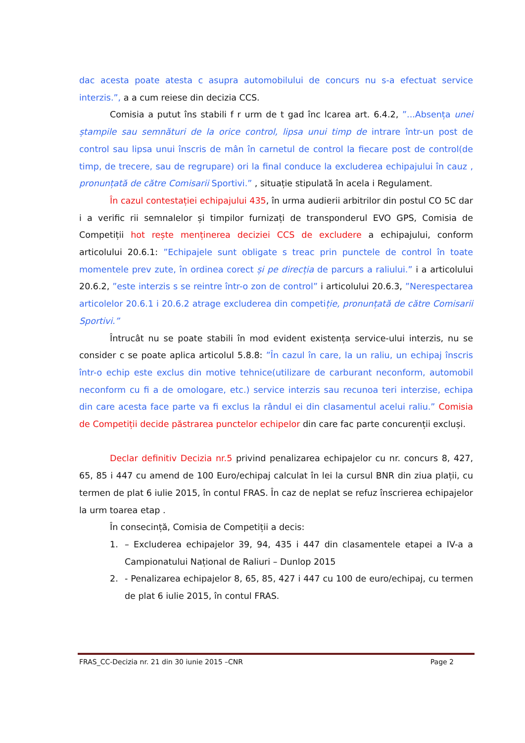dac acesta poate atesta c asupra automobilului de concurs nu s-a efectuat service interzis.”, a a cum reiese din decizia CCS.
Comisia a putut îns stabili f r urm de t gad înc lcarea art. 6.4.2, ”...Absența unei ștampile sau semnături de la orice control, lipsa unui timp de intrare într-un post de control sau lipsa unui înscris de mân în carnetul de control la fiecare post de control(de timp, de trecere, sau de regrupare) ori la final conduce la excluderea echipajului în cauz , pronunțată de către Comisarii Sportivi.” , situație stipulată în acela i Regulament.
În cazul contestației echipajului 435, în urma audierii arbitrilor din postul CO 5C dar i a verific rii semnalelor și timpilor furnizați de transponderul EVO GPS, Comisia de Competiții hot rește menținerea deciziei CCS de excludere a echipajului, conform articolului 20.6.1: ”Echipajele sunt obligate s treac prin punctele de control în toate momentele prev zute, în ordinea corect și pe direcția de parcurs a raliului.” i a articolului 20.6.2, ”este interzis s se reintre într-o zon de control” i articolului 20.6.3, ”Nerespectarea articolelor 20.6.1 i 20.6.2 atrage excluderea din competiție, pronunțată de către Comisarii Sportivi.”
Întrucât nu se poate stabili în mod evident existența service-ului interzis, nu se consider c se poate aplica articolul 5.8.8: ”În cazul în care, la un raliu, un echipaj înscris într-o echip este exclus din motive tehnice(utilizare de carburant neconform, automobil neconform cu fi a de omologare, etc.) service interzis sau recunoa teri interzise, echipa din care acesta face parte va fi exclus la rândul ei din clasamentul acelui raliu.” Comisia de Competiții decide păstrarea punctelor echipelor din care fac parte concurenții excluși.
Declar definitiv Decizia nr.5 privind penalizarea echipajelor cu nr. concurs 8, 427, 65, 85 i 447 cu amend de 100 Euro/echipaj calculat în lei la cursul BNR din ziua plații, cu termen de plat 6 iulie 2015, în contul FRAS. În caz de neplat se refuz înscrierea echipajelor la urm toarea etap .
În consecință, Comisia de Competiții a decis:
1. – Excluderea echipajelor 39, 94, 435 i 447 din clasamentele etapei a IV-a a Campionatului Național de Raliuri – Dunlop 2015
2. - Penalizarea echipajelor 8, 65, 85, 427 i 447 cu 100 de euro/echipaj, cu termen de plat 6 iulie 2015, în contul FRAS.
FRAS_CC-Decizia nr. 21 din 30 iunie 2015 –CNR Page 2